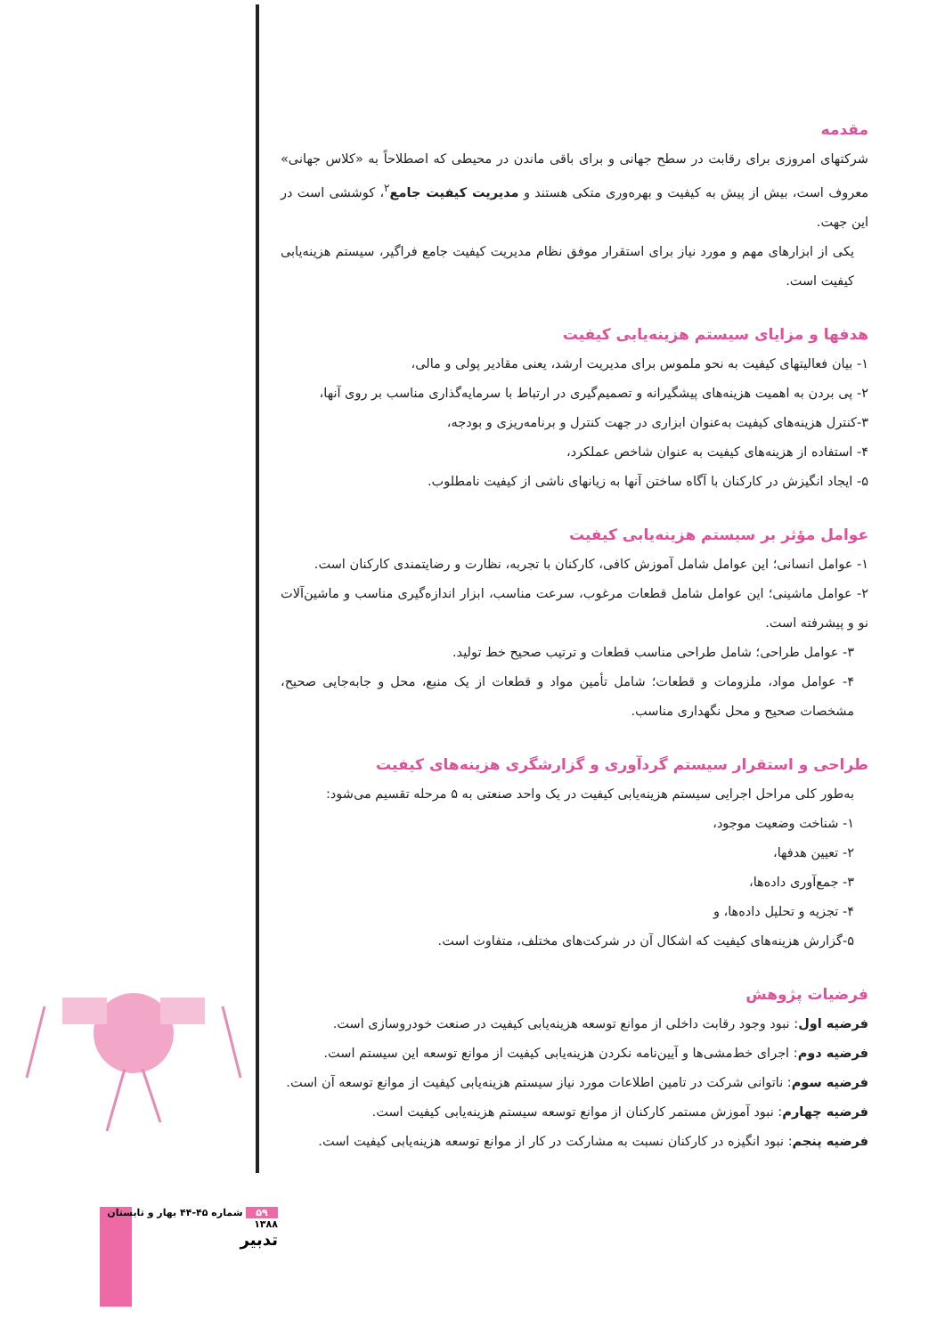مقدمه
شرکتهای امروزی برای رقابت در سطح جهانی و برای باقی ماندن در محیطی که اصطلاحاً به «کلاس جهانی» معروف است، بیش از پیش به کیفیت و بهره‌وری متکی هستند و مدیریت کیفیت جامع<sup>۲</sup>، کوششی است در این جهت.
یکی از ابزارهای مهم و مورد نیاز برای استقرار موفق نظام مدیریت کیفیت جامع فراگیر، سیستم هزینه‌یابی کیفیت است.
هدفها و مزایای سیستم هزینه‌یابی کیفیت
۱- بیان فعالیتهای کیفیت به نحو ملموس برای مدیریت ارشد، یعنی مقادیر پولی و مالی،
۲- پی بردن به اهمیت هزینه‌های پیشگیرانه و تصمیم‌گیری در ارتباط با سرمایه‌گذاری مناسب بر روی آنها،
۳-کنترل هزینه‌های کیفیت به‌عنوان ابزاری در جهت کنترل و برنامه‌ریزی و بودجه،
۴- استفاده از هزینه‌های کیفیت به عنوان شاخص عملکرد،
۵- ایجاد انگیزش در کارکنان با آگاه ساختن آنها به زیانهای ناشی از کیفیت نامطلوب.
عوامل مؤثر بر سیستم هزینه‌یابی کیفیت
۱- عوامل انسانی؛ این عوامل شامل آموزش کافی، کارکنان با تجربه، نظارت و رضایتمندی کارکنان است.
۲- عوامل ماشینی؛ این عوامل شامل قطعات مرغوب، سرعت مناسب، ابزار اندازه‌گیری مناسب و ماشین‌آلات نو و پیشرفته است.
۳- عوامل طراحی؛ شامل طراحی مناسب قطعات و ترتیب صحیح خط تولید.
۴- عوامل مواد، ملزومات و قطعات؛ شامل تأمین مواد و قطعات از یک منبع، محل و جابه‌جایی صحیح، مشخصات صحیح و محل نگهداری مناسب.
طراحی و استقرار سیستم گردآوری و گزارشگری هزینه‌های کیفیت
به‌طور کلی مراحل اجرایی سیستم هزینه‌یابی کیفیت در یک واحد صنعتی به ۵ مرحله تقسیم می‌شود:
۱- شناخت وضعیت موجود،
۲- تعیین هدفها،
۳- جمع‌آوری داده‌ها،
۴- تجزیه و تحلیل داده‌ها، و
۵-گزارش هزینه‌های کیفیت که اشکال آن در شرکت‌های مختلف، متفاوت است.
فرضیات پژوهش
فرضیه اول: نبود وجود رقابت داخلی از موانع توسعه هزینه‌یابی کیفیت در صنعت خودروسازی است.
فرضیه دوم: اجرای خط‌مشی‌ها و آیین‌نامه نکردن هزینه‌یابی کیفیت از موانع توسعه این سیستم است.
فرضیه سوم: ناتوانی شرکت در تامین اطلاعات مورد نیاز سیستم هزینه‌یابی کیفیت از موانع توسعه آن است.
فرضیه چهارم: نبود آموزش مستمر کارکنان از موانع توسعه سیستم هزینه‌یابی کیفیت است.
فرضیه پنجم: نبود انگیزه در کارکنان نسبت به مشارکت در کار از موانع توسعه هزینه‌یابی کیفیت است.
۵۹ شماره ۴۵-۴۴ بهار و تابستان ۱۳۸۸
تدبیر